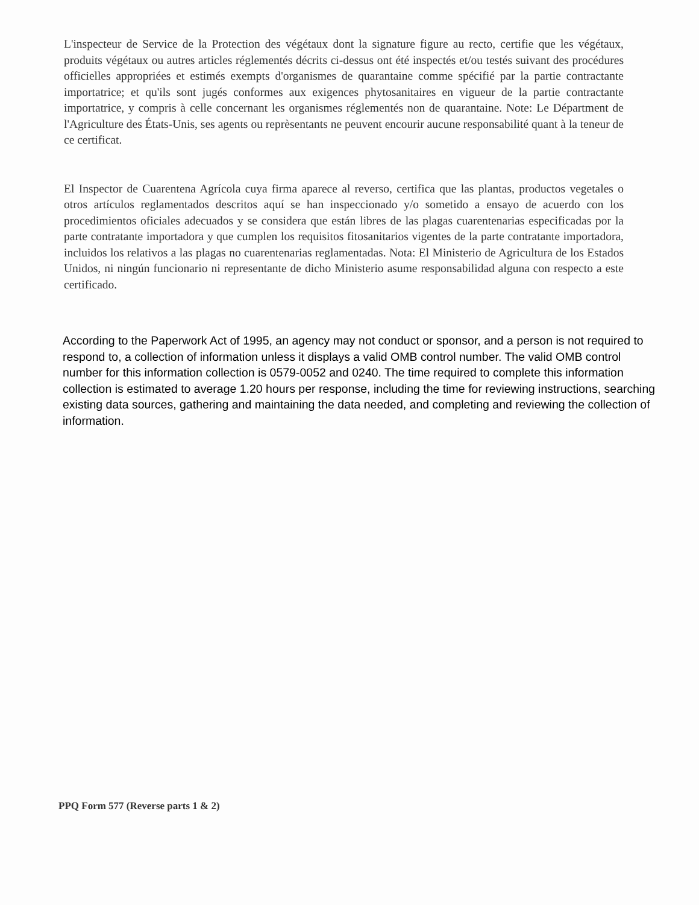L'inspecteur de Service de la Protection des végétaux dont la signature figure au recto, certifie que les végétaux, produits végétaux ou autres articles réglementés décrits ci-dessus ont été inspectés et/ou testés suivant des procédures officielles appropriées et estimés exempts d'organismes de quarantaine comme spécifié par la partie contractante importatrice; et qu'ils sont jugés conformes aux exigences phytosanitaires en vigueur de la partie contractante importatrice, y compris à celle concernant les organismes réglementés non de quarantaine. Note: Le Départment de l'Agriculture des États-Unis, ses agents ou reprèsentants ne peuvent encourir aucune responsabilité quant à la teneur de ce certificat.
El Inspector de Cuarentena Agrícola cuya firma aparece al reverso, certifica que las plantas, productos vegetales o otros artículos reglamentados descritos aquí se han inspeccionado y/o sometido a ensayo de acuerdo con los procedimientos oficiales adecuados y se considera que están libres de las plagas cuarentenarias especificadas por la parte contratante importadora y que cumplen los requisitos fitosanitarios vigentes de la parte contratante importadora, incluidos los relativos a las plagas no cuarentenarias reglamentadas. Nota: El Ministerio de Agricultura de los Estados Unidos, ni ningún funcionario ni representante de dicho Ministerio asume responsabilidad alguna con respecto a este certificado.
According to the Paperwork Act of 1995, an agency may not conduct or sponsor, and a person is not required to respond to, a collection of information unless it displays a valid OMB control number. The valid OMB control number for this information collection is 0579-0052 and 0240. The time required to complete this information collection is estimated to average 1.20 hours per response, including the time for reviewing instructions, searching existing data sources, gathering and maintaining the data needed, and completing and reviewing the collection of information.
PPQ Form 577 (Reverse parts 1 & 2)